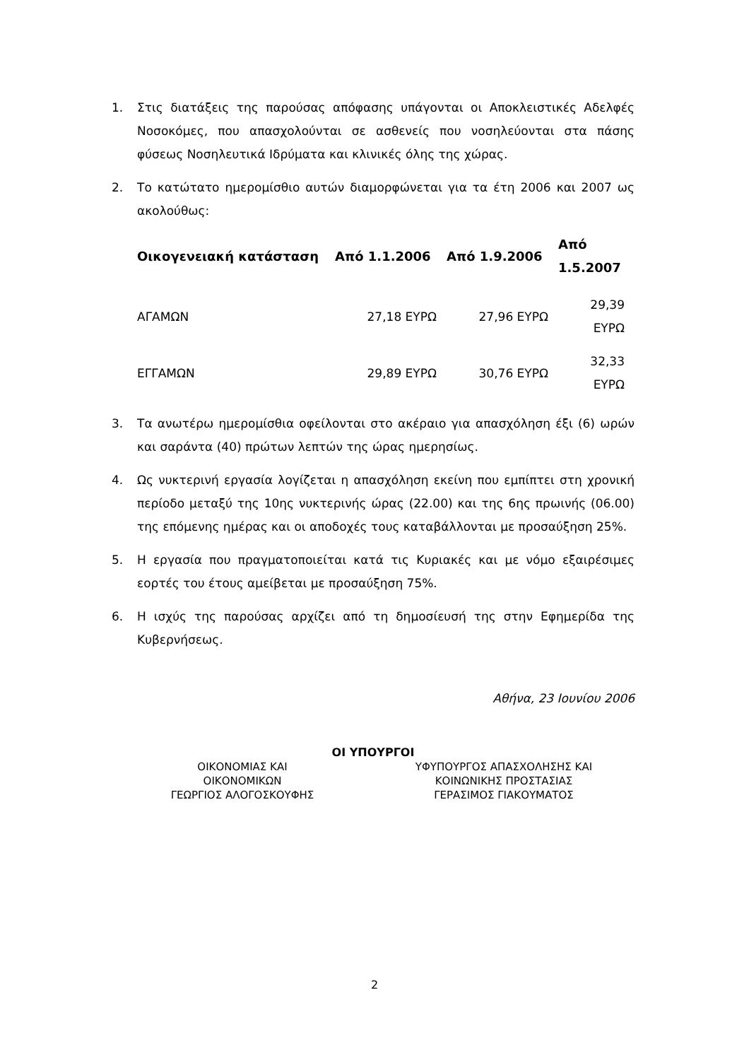1. Στις διατάξεις της παρούσας απόφασης υπάγονται οι Αποκλειστικές Αδελφές Νοσοκόμες, που απασχολούνται σε ασθενείς που νοσηλεύονται στα πάσης φύσεως Νοσηλευτικά Ιδρύματα και κλινικές όλης της χώρας.
2. Το κατώτατο ημερομίσθιο αυτών διαμορφώνεται για τα έτη 2006 και 2007 ως ακολούθως:
| Οικογενειακή κατάσταση | Από 1.1.2006 | Από 1.9.2006 | Από 1.5.2007 |
| --- | --- | --- | --- |
| ΑΓΑΜΩΝ | 27,18 ΕΥΡΩ | 27,96 ΕΥΡΩ | 29,39 ΕΥΡΩ |
| ΕΓΓΑΜΩΝ | 29,89 ΕΥΡΩ | 30,76 ΕΥΡΩ | 32,33 ΕΥΡΩ |
3. Τα ανωτέρω ημερομίσθια οφείλονται στο ακέραιο για απασχόληση έξι (6) ωρών και σαράντα (40) πρώτων λεπτών της ώρας ημερησίως.
4. Ως νυκτερινή εργασία λογίζεται η απασχόληση εκείνη που εμπίπτει στη χρονική περίοδο μεταξύ της 10ης νυκτερινής ώρας (22.00) και της 6ης πρωινής (06.00) της επόμενης ημέρας και οι αποδοχές τους καταβάλλονται με προσαύξηση 25%.
5. Η εργασία που πραγματοποιείται κατά τις Κυριακές και με νόμο εξαιρέσιμες εορτές του έτους αμείβεται με προσαύξηση 75%.
6. Η ισχύς της παρούσας αρχίζει από τη δημοσίευσή της στην Εφημερίδα της Κυβερνήσεως.
Αθήνα, 23 Ιουνίου 2006
ΟΙ ΥΠΟΥΡΓΟΙ
ΟΙΚΟΝΟΜΙΑΣ ΚΑΙ
ΟΙΚΟΝΟΜΙΚΩΝ
ΓΕΩΡΓΙΟΣ ΑΛΟΓΟΣΚΟΥΦΗΣ
ΥΦΥΠΟΥΡΓΟΣ ΑΠΑΣΧΟΛΗΣΗΣ ΚΑΙ
ΚΟΙΝΩΝΙΚΗΣ ΠΡΟΣΤΑΣΙΑΣ
ΓΕΡΑΣΙΜΟΣ ΓΙΑΚΟΥΜΑΤΟΣ
2